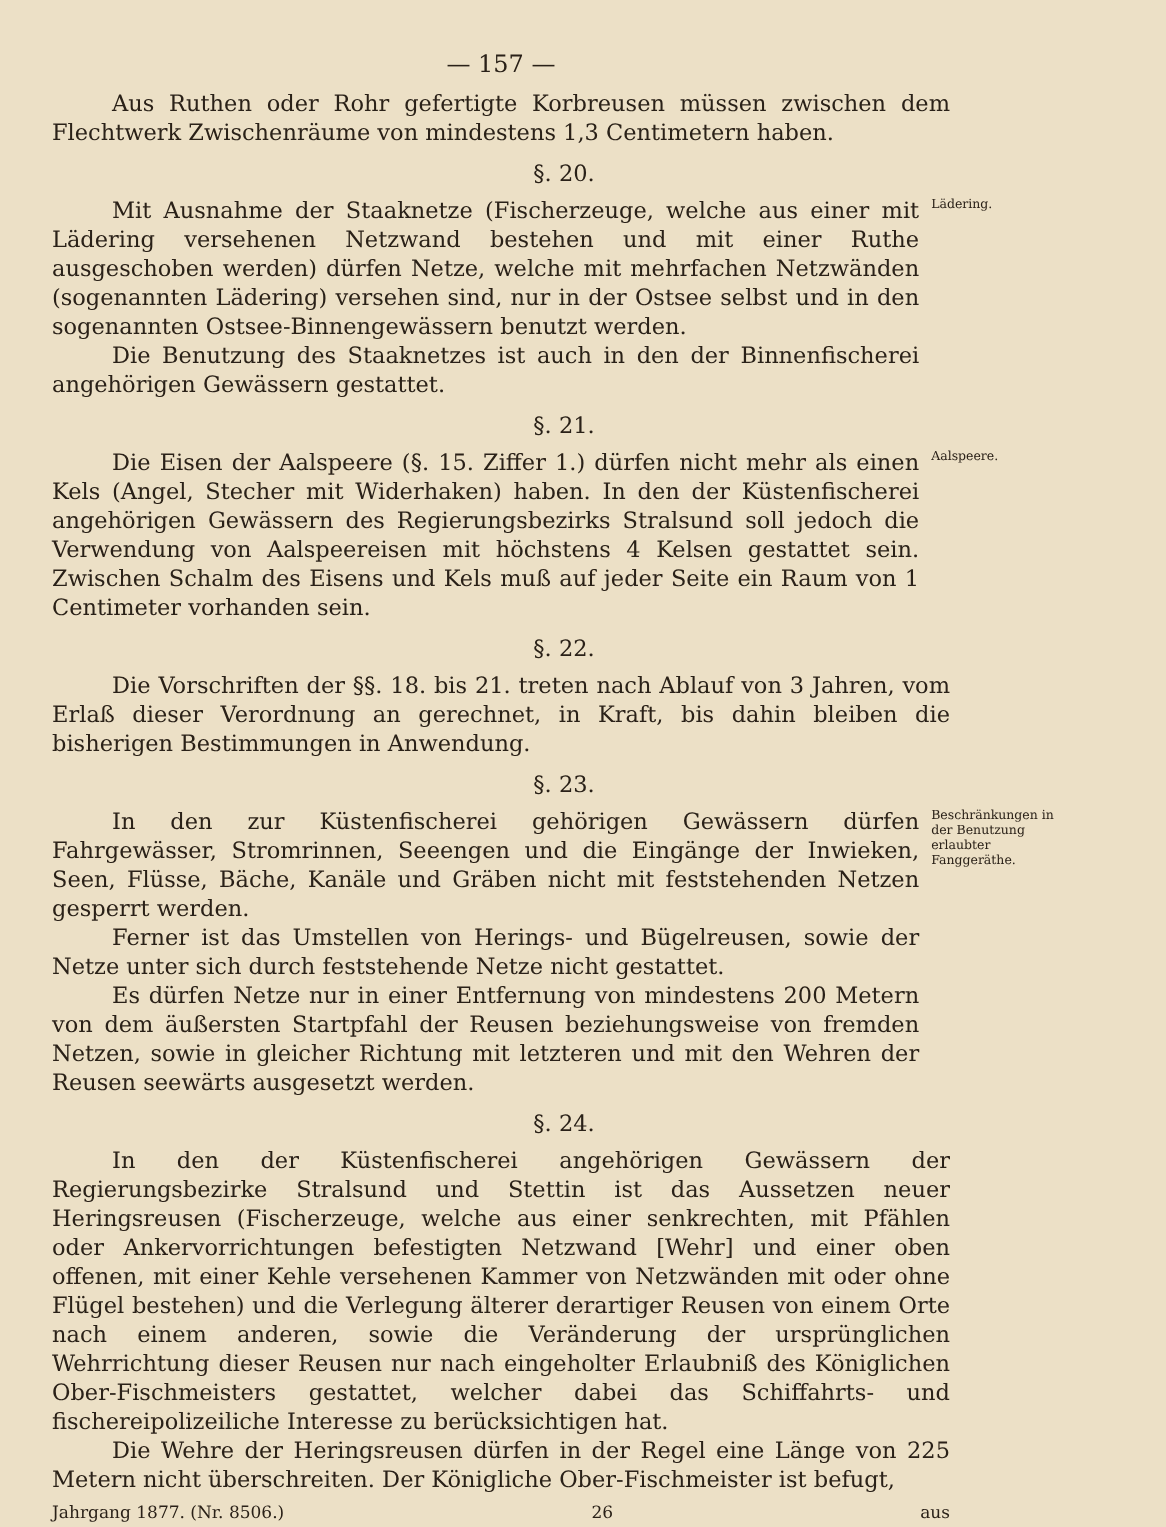— 157 —
Aus Ruthen oder Rohr gefertigte Korbreusen müssen zwischen dem Flechtwerk Zwischenräume von mindestens 1,3 Centimetern haben.
§. 20.
Mit Ausnahme der Staaknetze (Fischerzeuge, welche aus einer mit Lädering versehenen Netzwand bestehen und mit einer Ruthe ausgeschoben werden) dürfen Netze, welche mit mehrfachen Netzwänden (sogenannten Lädering) versehen sind, nur in der Ostsee selbst und in den sogenannten Ostsee-Binnengewässern benutzt werden.
Die Benutzung des Staaknetzes ist auch in den der Binnenfischerei angehörigen Gewässern gestattet.
Lädering.
§. 21.
Die Eisen der Aalspeere (§. 15. Ziffer 1.) dürfen nicht mehr als einen Kels (Angel, Stecher mit Widerhaken) haben. In den der Küstenfischerei angehörigen Gewässern des Regierungsbezirks Stralsund soll jedoch die Verwendung von Aalspeereisen mit höchstens 4 Kelsen gestattet sein. Zwischen Schalm des Eisens und Kels muß auf jeder Seite ein Raum von 1 Centimeter vorhanden sein.
Aalspeere.
§. 22.
Die Vorschriften der §§. 18. bis 21. treten nach Ablauf von 3 Jahren, vom Erlaß dieser Verordnung an gerechnet, in Kraft, bis dahin bleiben die bisherigen Bestimmungen in Anwendung.
§. 23.
In den zur Küstenfischerei gehörigen Gewässern dürfen Fahrgewässer, Stromrinnen, Seeengen und die Eingänge der Inwieken, Seen, Flüsse, Bäche, Kanäle und Gräben nicht mit feststehenden Netzen gesperrt werden.
Ferner ist das Umstellen von Herings- und Bügelreusen, sowie der Netze unter sich durch feststehende Netze nicht gestattet.
Es dürfen Netze nur in einer Entfernung von mindestens 200 Metern von dem äußersten Startpfahl der Reusen beziehungsweise von fremden Netzen, sowie in gleicher Richtung mit letzteren und mit den Wehren der Reusen seewärts ausgesetzt werden.
Beschränkungen in der Benutzung erlaubter Fanggeräthe.
§. 24.
In den der Küstenfischerei angehörigen Gewässern der Regierungsbezirke Stralsund und Stettin ist das Aussetzen neuer Heringsreusen (Fischerzeuge, welche aus einer senkrechten, mit Pfählen oder Ankervorrichtungen befestigten Netzwand [Wehr] und einer oben offenen, mit einer Kehle versehenen Kammer von Netzwänden mit oder ohne Flügel bestehen) und die Verlegung älterer derartiger Reusen von einem Orte nach einem anderen, sowie die Veränderung der ursprünglichen Wehrrichtung dieser Reusen nur nach eingeholter Erlaubniß des Königlichen Ober-Fischmeisters gestattet, welcher dabei das Schiffahrts- und fischereipolizeiliche Interesse zu berücksichtigen hat.
Die Wehre der Heringsreusen dürfen in der Regel eine Länge von 225 Metern nicht überschreiten. Der Königliche Ober-Fischmeister ist befugt,
Jahrgang 1877. (Nr. 8506.) 26 aus